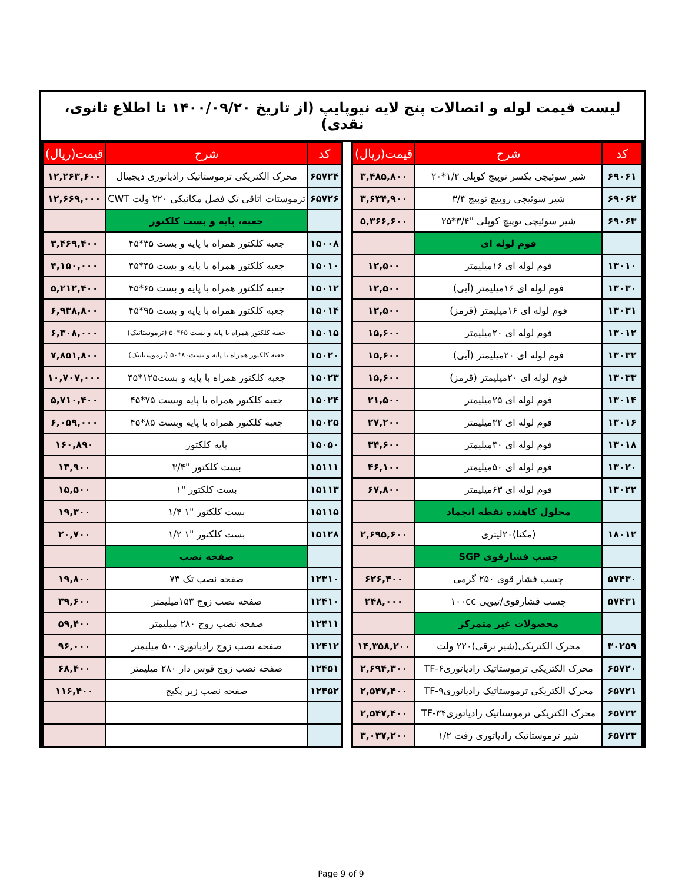لیست قیمت لوله و اتصالات پنج لایه نیوپایپ (از تاریخ ۱۴۰۰/۰۹/۲۰ تا اطلاع ثانوی، نقدی)
| کد | شرح | قیمت(ریال) |
| --- | --- | --- |
| ۶۹۰۶۱ | شیر سوئیچی یکسر توپیچ کوپلی ۱/۲*۲۰ | ۳,۴۸۵,۸۰۰ |
| ۶۹۰۶۲ | شیر سوئیچی روپیچ توپیچ ۳/۴ | ۳,۶۳۴,۹۰۰ |
| ۶۹۰۶۳ | شیر سوئیچی توپیچ کوپلی "۳/۴*۲۵ | ۵,۳۶۶,۶۰۰ |
| | فوم لوله ای | |
| ۱۳۰۱۰ | فوم لوله ای ۱۶میلیمتر | ۱۲,۵۰۰ |
| ۱۳۰۳۰ | فوم لوله ای ۱۶میلیمتر (آبی) | ۱۲,۵۰۰ |
| ۱۳۰۳۱ | فوم لوله ای ۱۶میلیمتر (قرمز) | ۱۲,۵۰۰ |
| ۱۳۰۱۲ | فوم لوله ای ۲۰میلیمتر | ۱۵,۶۰۰ |
| ۱۳۰۳۲ | فوم لوله ای ۲۰میلیمتر (آبی) | ۱۵,۶۰۰ |
| ۱۳۰۳۳ | فوم لوله ای ۲۰میلیمتر (قرمز) | ۱۵,۶۰۰ |
| ۱۳۰۱۴ | فوم لوله ای ۲۵میلیمتر | ۲۱,۵۰۰ |
| ۱۳۰۱۶ | فوم لوله ای ۳۲میلیمتر | ۲۷,۲۰۰ |
| ۱۳۰۱۸ | فوم لوله ای ۴۰میلیمتر | ۳۴,۶۰۰ |
| ۱۳۰۲۰ | فوم لوله ای ۵۰میلیمتر | ۴۶,۱۰۰ |
| ۱۳۰۲۲ | فوم لوله ای ۶۳میلیمتر | ۶۷,۸۰۰ |
| | محلول کاهنده نقطه انجماد | |
| ۱۸۰۱۲ | (مکنا)۲۰لیتری | ۲,۶۹۵,۶۰۰ |
| | چسب فشارقوی SGP | |
| ۵۷۴۳۰ | چسب فشار قوی ۲۵۰ گرمی | ۶۲۶,۴۰۰ |
| ۵۷۴۳۱ | چسب فشارقوی/تیوپی ۱۰۰cc | ۲۴۸,۰۰۰ |
| | محصولات غیر متمرکز | |
| ۳۰۲۵۹ | محرک الکتریکی(شیر برقی)۲۲۰ ولت | ۱۴,۳۵۸,۲۰۰ |
| ۶۵۷۲۰ | محرک الکتریکی ترموستاتیک رادیاتوری۶-TF | ۲,۶۹۴,۳۰۰ |
| ۶۵۷۲۱ | محرک الکتریکی ترموستاتیک رادیاتوری۹-TF | ۲,۵۴۷,۴۰۰ |
| ۶۵۷۲۲ | محرک الکتریکی ترموستاتیک رادیاتوری۳۴-TF | ۲,۵۴۷,۴۰۰ |
| ۶۵۷۲۳ | شیر ترموستاتیک رادیاتوری رفت ۱/۲ | ۳,۰۳۷,۲۰۰ |
| کد | شرح | قیمت(ریال) |
| --- | --- | --- |
| ۶۵۷۲۴ | محرک الکتریکی ترموستاتیک رادیاتوری دیجیتال | ۱۲,۲۶۳,۶۰۰ |
| ۶۵۷۲۶ | ترموستات اتاقی تک فصل مکانیکی ۲۲۰ ولت CWT | ۱۲,۶۶۹,۰۰۰ |
| | جعبه، پایه و بست کلکتور | |
| ۱۵۰۰۸ | جعبه کلکتور همراه با پایه و بست ۳۵*۴۵ | ۳,۴۶۹,۴۰۰ |
| ۱۵۰۱۰ | جعبه کلکتور همراه با پایه و بست ۴۵*۴۵ | ۴,۱۵۰,۰۰۰ |
| ۱۵۰۱۲ | جعبه کلکتور همراه با پایه و بست ۶۵*۴۵ | ۵,۲۱۲,۴۰۰ |
| ۱۵۰۱۴ | جعبه کلکتور همراه با پایه و بست ۹۵*۴۵ | ۶,۹۳۸,۸۰۰ |
| ۱۵۰۱۵ | جعبه کلکتور همراه با پایه و بست ۶۵*۵۰ (ترموستاتیک) | ۶,۳۰۸,۰۰۰ |
| ۱۵۰۲۰ | جعبه کلکتور همراه با پایه و بست۸۰*۵۰ (ترموستاتیک) | ۷,۸۵۱,۸۰۰ |
| ۱۵۰۲۳ | جعبه کلکتور همراه با پایه و بست۱۲۵*۴۵ | ۱۰,۷۰۷,۰۰۰ |
| ۱۵۰۲۴ | جعبه کلکتور همراه با پایه وبست ۷۵*۴۵ | ۵,۷۱۰,۴۰۰ |
| ۱۵۰۲۵ | جعبه کلکتور همراه با پایه وبست ۸۵*۴۵ | ۶,۰۵۹,۰۰۰ |
| ۱۵۰۵۰ | پایه کلکتور | ۱۶۰,۸۹۰ |
| ۱۵۱۱۱ | بست کلکتور "۳/۴ | ۱۳,۹۰۰ |
| ۱۵۱۱۳ | بست کلکتور "۱ | ۱۵,۵۰۰ |
| ۱۵۱۱۵ | بست کلکتور "۱ ۱/۴ | ۱۹,۳۰۰ |
| ۱۵۱۲۸ | بست کلکتور "۱ ۱/۲ | ۲۰,۷۰۰ |
| | صفحه نصب | |
| ۱۲۳۱۰ | صفحه نصب تک ۷۳ | ۱۹,۸۰۰ |
| ۱۲۴۱۰ | صفحه نصب زوج ۱۵۳میلیمتر | ۳۹,۶۰۰ |
| ۱۲۴۱۱ | صفحه نصب زوج ۲۸۰ میلیمتر | ۵۹,۴۰۰ |
| ۱۲۴۱۲ | صفحه نصب زوج رادیاتوری۵۰۰ میلیمتر | ۹۶,۰۰۰ |
| ۱۲۴۵۱ | صفحه نصب زوج قوس دار ۲۸۰ میلیمتر | ۶۸,۴۰۰ |
| ۱۲۴۵۲ | صفحه نصب زیر پکیج | ۱۱۶,۴۰۰ |
Page 9 of 9